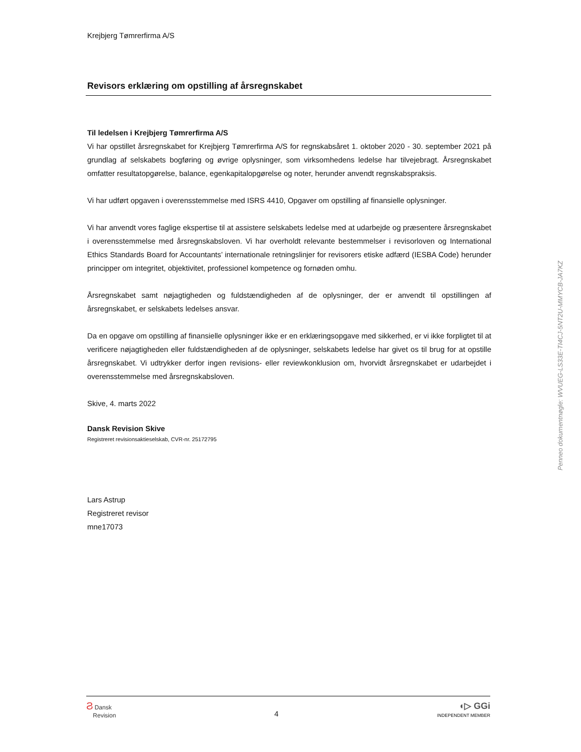Krejbjerg Tømrerfirma A/S
Revisors erklæring om opstilling af årsregnskabet
Til ledelsen i Krejbjerg Tømrerfirma A/S
Vi har opstillet årsregnskabet for Krejbjerg Tømrerfirma A/S for regnskabsåret 1. oktober 2020 - 30. september 2021 på grundlag af selskabets bogføring og øvrige oplysninger, som virksomhedens ledelse har tilvejebragt. Årsregnskabet omfatter resultatopgørelse, balance, egenkapitalopgørelse og noter, herunder anvendt regnskabspraksis.
Vi har udført opgaven i overensstemmelse med ISRS 4410, Opgaver om opstilling af finansielle oplysninger.
Vi har anvendt vores faglige ekspertise til at assistere selskabets ledelse med at udarbejde og præsentere årsregnskabet i overensstemmelse med årsregnskabsloven. Vi har overholdt relevante bestemmelser i revisorloven og International Ethics Standards Board for Accountants’ internationale retningslinjer for revisorers etiske adfærd (IESBA Code) herunder principper om integritet, objektivitet, professionel kompetence og fornøden omhu.
Årsregnskabet samt nøjagtigheden og fuldstændigheden af de oplysninger, der er anvendt til opstillingen af årsregnskabet, er selskabets ledelses ansvar.
Da en opgave om opstilling af finansielle oplysninger ikke er en erklæringsopgave med sikkerhed, er vi ikke forpligtet til at verificere nøjagtigheden eller fuldstændigheden af de oplysninger, selskabets ledelse har givet os til brug for at opstille årsregnskabet. Vi udtrykker derfor ingen revisions- eller reviewkonklusion om, hvorvidt årsregnskabet er udarbejdet i overensstemmelse med årsregnskabsloven.
Skive, 4. marts 2022
Dansk Revision Skive
Registreret revisionsaktieselskab, CVR-nr. 25172795
Lars Astrup
Registreret revisor
mne17073
Ϩ Dansk
Revision
4
◖▷ GGi
INDEPENDENT MEMBER
Penneo dokumentnøgle: WVUEG-LS33E-TI4CJ-5NT2U-MMYCB-JA7KZ